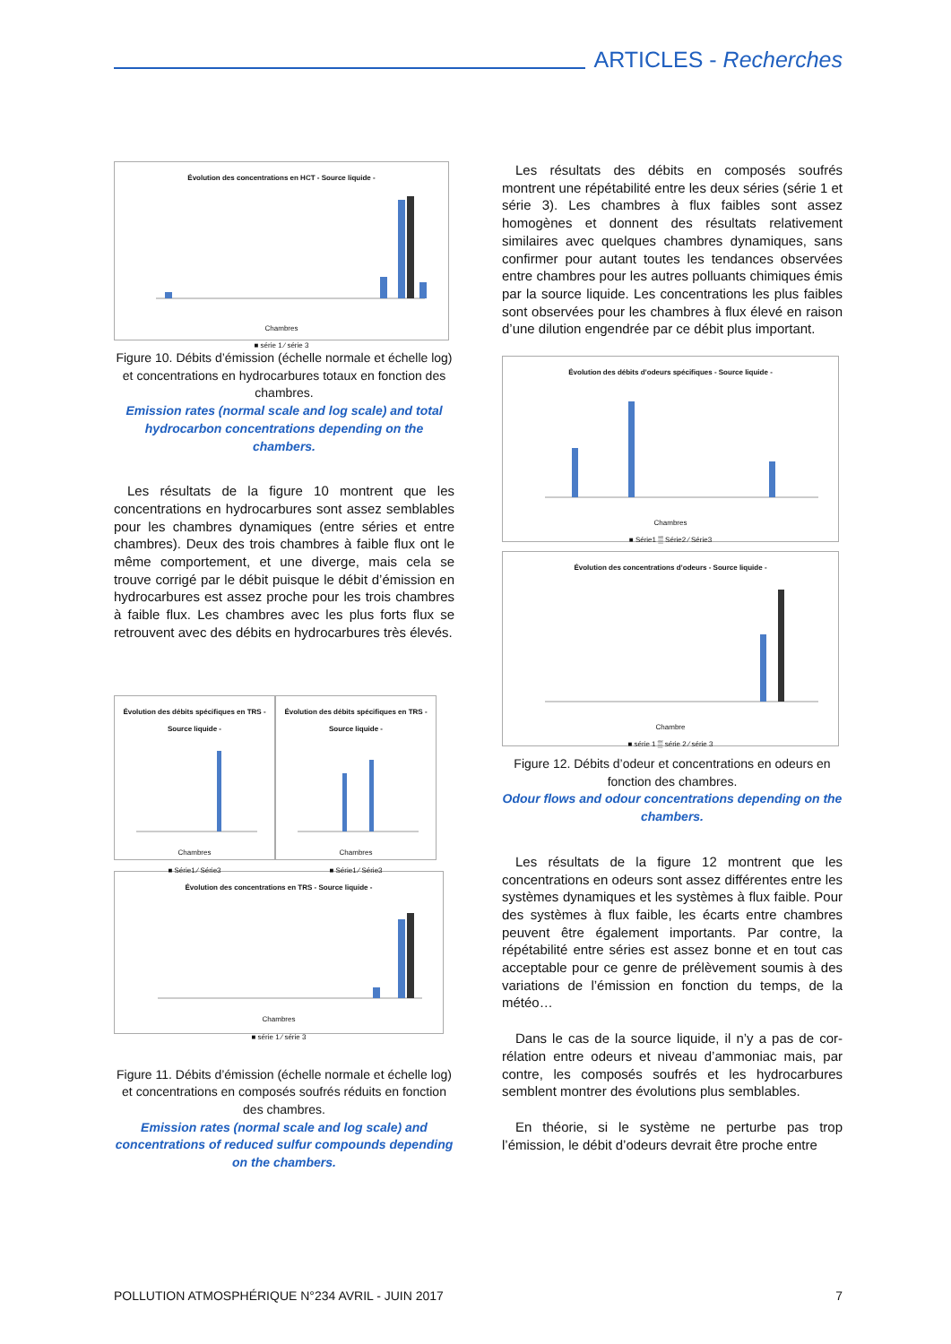ARTICLES - Recherches
Évolution des concentrations en HCT - Source liquide -
Chambres
■ série 1 ⁄ série 3
Figure 10. Débits d’émission (échelle normale et échelle log) et concentrations en hydrocarbures totaux en fonction des chambres.
Emission rates (normal scale and log scale) and total hydrocarbon concentrations depending on the chambers.
Les résultats de la figure 10 montrent que les concentrations en hydrocarbures sont assez sem­blables pour les chambres dynamiques (entre séries et entre chambres). Deux des trois chambres à faible flux ont le même comportement, et une diverge, mais cela se trouve corrigé par le débit puisque le débit d’émission en hydrocarbures est assez proche pour les trois chambres à faible flux. Les chambres avec les plus forts flux se retrouvent avec des débits en hydro­carbures très élevés.
Évolution des débits spécifiques en TRS - Source liquide -
Chambres
■ Série1 ⁄ Série3
Évolution des débits spécifiques en TRS - Source liquide -
Chambres
■ Série1 ⁄ Série3
Évolution des concentrations en TRS - Source liquide -
Chambres
■ série 1 ⁄ série 3
Figure 11. Débits d’émission (échelle normale et échelle log) et concentrations en composés soufrés réduits en fonction des chambres.
Emission rates (normal scale and log scale) and concentrations of reduced sulfur compounds depending on the chambers.
Les résultats des débits en composés soufrés montrent une répétabilité entre les deux séries (série 1 et série 3). Les chambres à flux faibles sont assez homogènes et donnent des résultats relativement similaires avec quelques chambres dynamiques, sans confirmer pour autant toutes les tendances observées entre chambres pour les autres polluants chimiques émis par la source liquide. Les concentrations les plus faibles sont observées pour les chambres à flux élevé en raison d’une dilution engendrée par ce débit plus important.
Évolution des débits d’odeurs spécifiques - Source liquide -
Chambres
■ Série1 ▒ Série2 ⁄ Série3
Évolution des concentrations d’odeurs - Source liquide -
Chambre
■ série 1 ▒ série 2 ⁄ série 3
Figure 12. Débits d’odeur et concentrations en odeurs en fonction des chambres.
Odour flows and odour concentrations depending on the chambers.
Les résultats de la figure 12 montrent que les concentrations en odeurs sont assez différentes entre les systèmes dynamiques et les systèmes à flux faible. Pour des systèmes à flux faible, les écarts entre chambres peuvent être également importants. Par contre, la répétabilité entre séries est assez bonne et en tout cas acceptable pour ce genre de prélèvement soumis à des variations de l’émission en fonction du temps, de la météo…
Dans le cas de la source liquide, il n’y a pas de cor­rélation entre odeurs et niveau d’ammoniac mais, par contre, les composés soufrés et les hydrocarbures semblent montrer des évolutions plus semblables.
En théorie, si le système ne perturbe pas trop l’émission, le débit d’odeurs devrait être proche entre
POLLUTION ATMOSPHÉRIQUE N°234 AVRIL - JUIN 2017 7